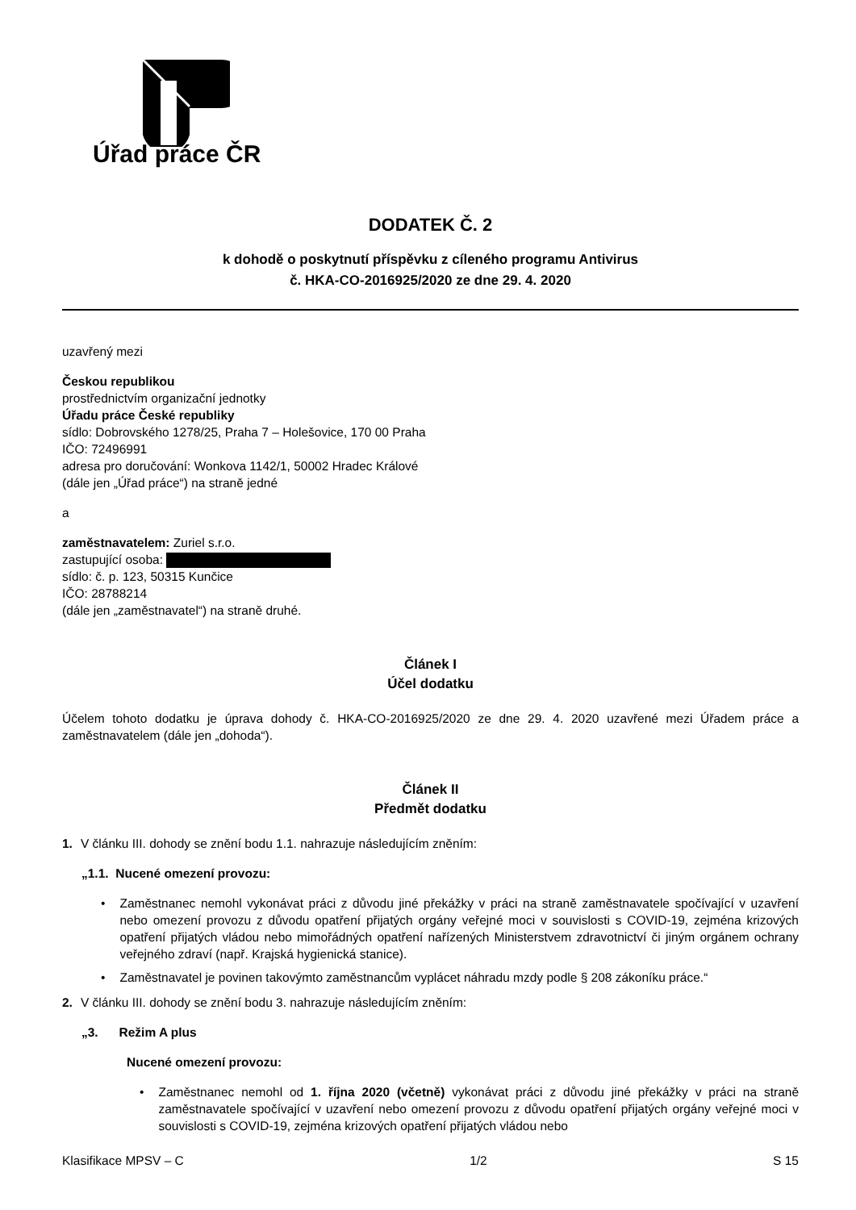Úřad práce ČR
DODATEK Č. 2
k dohodě o poskytnutí příspěvku z cíleného programu Antivirus
č. HKA-CO-2016925/2020 ze dne 29. 4. 2020
uzavřený mezi
Českou republikou
prostřednictvím organizační jednotky
Úřadu práce České republiky
sídlo: Dobrovského 1278/25, Praha 7 – Holešovice, 170 00 Praha
IČO: 72496991
adresa pro doručování: Wonkova 1142/1, 50002 Hradec Králové
(dále jen „Úřad práce“) na straně jedné
a
zaměstnavatelem: Zuriel s.r.o.
zastupující osoba:
sídlo: č. p. 123, 50315 Kunčice
IČO: 28788214
(dále jen „zaměstnavatel“) na straně druhé.
Článek I
Účel dodatku
Účelem tohoto dodatku je úprava dohody č. HKA-CO-2016925/2020 ze dne 29. 4. 2020 uzavřené mezi Úřadem práce a zaměstnavatelem (dále jen „dohoda“).
Článek II
Předmět dodatku
1. V článku III. dohody se znění bodu 1.1. nahrazuje následujícím zněním:
„1.1. Nucené omezení provozu:
• Zaměstnanec nemohl vykonávat práci z důvodu jiné překážky v práci na straně zaměstnavatele spočívající v uzavření nebo omezení provozu z důvodu opatření přijatých orgány veřejné moci v souvislosti s COVID-19, zejména krizových opatření přijatých vládou nebo mimořádných opatření nařízených Ministerstvem zdravotnictví či jiným orgánem ochrany veřejného zdraví (např. Krajská hygienická stanice).
• Zaměstnavatel je povinen takovýmto zaměstnancům vyplácet náhradu mzdy podle § 208 zákoníku práce.“
2. V článku III. dohody se znění bodu 3. nahrazuje následujícím zněním:
„3. Režim A plus
Nucené omezení provozu:
• Zaměstnanec nemohl od 1. října 2020 (včetně) vykonávat práci z důvodu jiné překážky v práci na straně zaměstnavatele spočívající v uzavření nebo omezení provozu z důvodu opatření přijatých orgány veřejné moci v souvislosti s COVID-19, zejména krizových opatření přijatých vládou nebo
Klasifikace MPSV – C 1/2 S 15